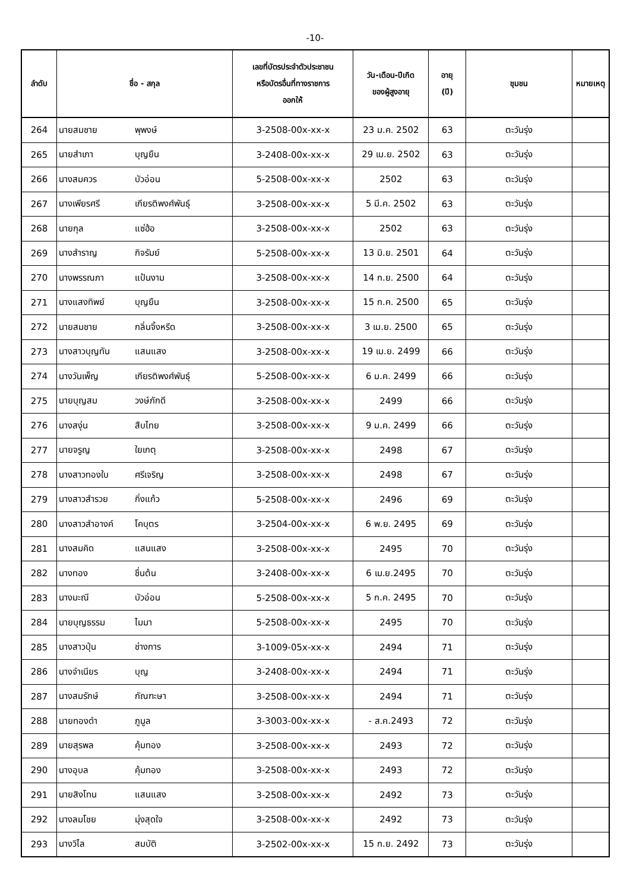-10-
| ลำดับ | ชื่อ - สกุล | | เลขที่บัตรประจำตัวประชาชน หรือบัตรอื่นที่ทางราชการ ออกให้ | วัน-เดือน-ปีเกิด ของผู้สูงอายุ | อายุ (ปี) | ชุมชน | หมายเหตุ |
| --- | --- | --- | --- | --- | --- | --- | --- |
| 264 | นายสมชาย | พุพงษ์ | 3-2508-00x-xx-x | 23 ม.ค. 2502 | 63 | ตะวันรุ่ง | |
| 265 | นายสำเภา | บุญยืน | 3-2408-00x-xx-x | 29 เม.ย. 2502 | 63 | ตะวันรุ่ง | |
| 266 | นางสมควร | บัวอ่อน | 5-2508-00x-xx-x | 2502 | 63 | ตะวันรุ่ง | |
| 267 | นางเพียรศรี | เกียรติพงศ์พันธุ์ | 3-2508-00x-xx-x | 5 มี.ค. 2502 | 63 | ตะวันรุ่ง | |
| 268 | นายกุล | แซ่ฮ้อ | 3-2508-00x-xx-x | 2502 | 63 | ตะวันรุ่ง | |
| 269 | นางสำราญ | กิจรัมย์ | 5-2508-00x-xx-x | 13 มิ.ย. 2501 | 64 | ตะวันรุ่ง | |
| 270 | นางพรรณภา | แป้นงาม | 3-2508-00x-xx-x | 14 ก.ย. 2500 | 64 | ตะวันรุ่ง | |
| 271 | นางแสงทิพย์ | บุญยืน | 3-2508-00x-xx-x | 15 ก.ค. 2500 | 65 | ตะวันรุ่ง | |
| 272 | นายสมชาย | กลิ่นจิ้งหรีด | 3-2508-00x-xx-x | 3 เม.ย. 2500 | 65 | ตะวันรุ่ง | |
| 273 | นางสาวบุญทัน | แสนแสง | 3-2508-00x-xx-x | 19 เม.ย. 2499 | 66 | ตะวันรุ่ง | |
| 274 | นางวันเพ็ญ | เกียรติพงศ์พันธุ์ | 5-2508-00x-xx-x | 6 ม.ค. 2499 | 66 | ตะวันรุ่ง | |
| 275 | นายบุญสม | วงษ์ภักดี | 3-2508-00x-xx-x | 2499 | 66 | ตะวันรุ่ง | |
| 276 | นางสงุ่น | สืบไทย | 3-2508-00x-xx-x | 9 ม.ค. 2499 | 66 | ตะวันรุ่ง | |
| 277 | นายจรูญ | ใยเกตุ | 3-2508-00x-xx-x | 2498 | 67 | ตะวันรุ่ง | |
| 278 | นางสาวทองใบ | ศรีเจริญ | 3-2508-00x-xx-x | 2498 | 67 | ตะวันรุ่ง | |
| 279 | นางสาวสำรวย | กิ่งแก้ว | 5-2508-00x-xx-x | 2496 | 69 | ตะวันรุ่ง | |
| 280 | นางสาวสำอางค์ | โคบุตร | 3-2504-00x-xx-x | 6 พ.ย. 2495 | 69 | ตะวันรุ่ง | |
| 281 | นางสมคิด | แสนแสง | 3-2508-00x-xx-x | 2495 | 70 | ตะวันรุ่ง | |
| 282 | นางทอง | ชื่นต้น | 3-2408-00x-xx-x | 6 เม.ย.2495 | 70 | ตะวันรุ่ง | |
| 283 | นางมะณี | บัวอ่อน | 5-2508-00x-xx-x | 5 ก.ค. 2495 | 70 | ตะวันรุ่ง | |
| 284 | นายบุญธรรม | ไมมา | 5-2508-00x-xx-x | 2495 | 70 | ตะวันรุ่ง | |
| 285 | นางสาวปุ่น | ช่างการ | 3-1009-05x-xx-x | 2494 | 71 | ตะวันรุ่ง | |
| 286 | นางจำเนียร | บุญ | 3-2408-00x-xx-x | 2494 | 71 | ตะวันรุ่ง | |
| 287 | นางสมรักษ์ | กัณฑะษา | 3-2508-00x-xx-x | 2494 | 71 | ตะวันรุ่ง | |
| 288 | นายทองดำ | ภูมูล | 3-3003-00x-xx-x | - ส.ค.2493 | 72 | ตะวันรุ่ง | |
| 289 | นายสุรพล | คุ้มทอง | 3-2508-00x-xx-x | 2493 | 72 | ตะวันรุ่ง | |
| 290 | นางอุบล | คุ้มทอง | 3-2508-00x-xx-x | 2493 | 72 | ตะวันรุ่ง | |
| 291 | นายสิงโทน | แสนแสง | 3-2508-00x-xx-x | 2492 | 73 | ตะวันรุ่ง | |
| 292 | นางลมโชย | มุ่งสุดใจ | 3-2508-00x-xx-x | 2492 | 73 | ตะวันรุ่ง | |
| 293 | นางวิไล | สมบัติ | 3-2502-00x-xx-x | 15 ก.ย. 2492 | 73 | ตะวันรุ่ง | |